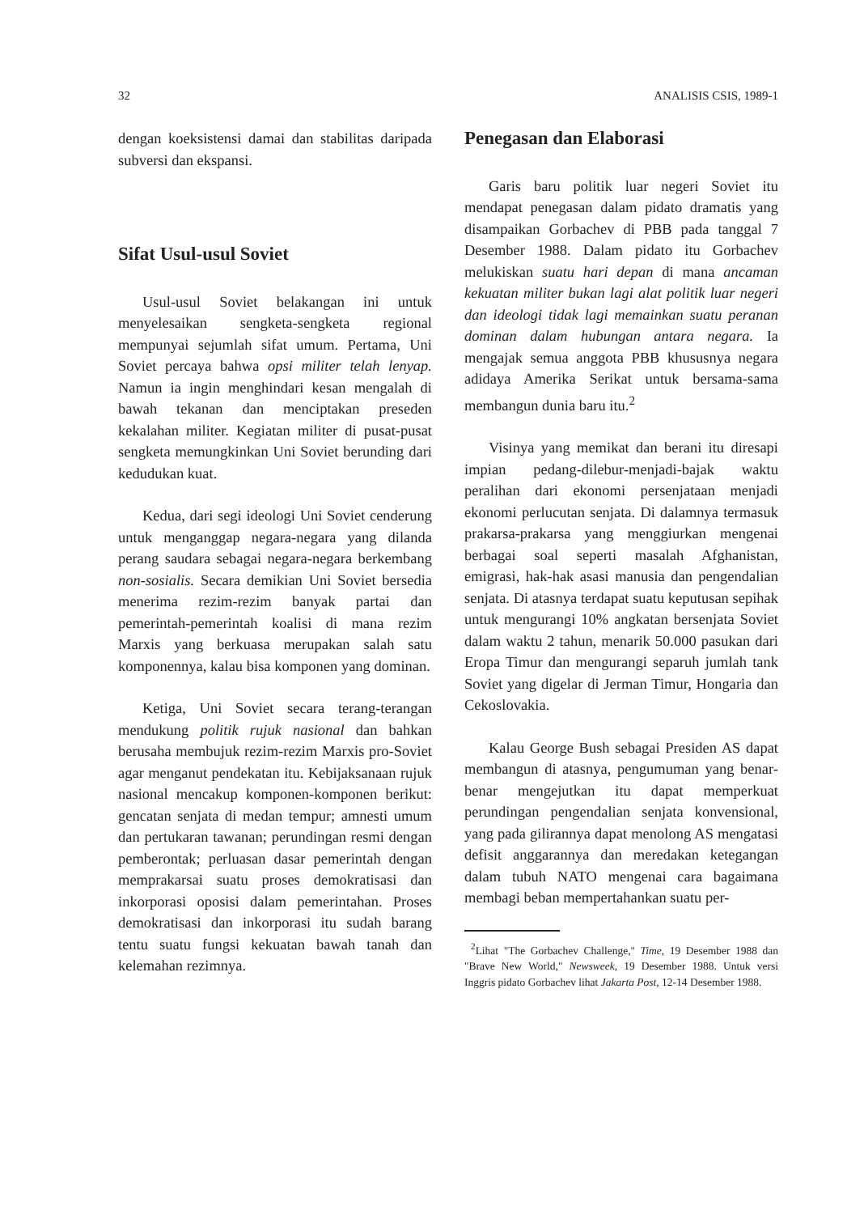32 ANALISIS CSIS, 1989-1
dengan koeksistensi damai dan stabilitas daripada subversi dan ekspansi.
Sifat Usul-usul Soviet
Usul-usul Soviet belakangan ini untuk menyelesaikan sengketa-sengketa regional mempunyai sejumlah sifat umum. Pertama, Uni Soviet percaya bahwa opsi militer telah lenyap. Namun ia ingin menghindari kesan mengalah di bawah tekanan dan menciptakan preseden kekalahan militer. Kegiatan militer di pusat-pusat sengketa memungkinkan Uni Soviet berunding dari kedudukan kuat.
Kedua, dari segi ideologi Uni Soviet cenderung untuk menganggap negara-negara yang dilanda perang saudara sebagai negara-negara berkembang non-sosialis. Secara demikian Uni Soviet bersedia menerima rezim-rezim banyak partai dan pemerintah-pemerintah koalisi di mana rezim Marxis yang berkuasa merupakan salah satu komponennya, kalau bisa komponen yang dominan.
Ketiga, Uni Soviet secara terang-terangan mendukung politik rujuk nasional dan bahkan berusaha membujuk rezim-rezim Marxis pro-Soviet agar menganut pendekatan itu. Kebijaksanaan rujuk nasional mencakup komponen-komponen berikut: gencatan senjata di medan tempur; amnesti umum dan pertukaran tawanan; perundingan resmi dengan pemberontak; perluasan dasar pemerintah dengan memprakarsai suatu proses demokratisasi dan inkorporasi oposisi dalam pemerintahan. Proses demokratisasi dan inkorporasi itu sudah barang tentu suatu fungsi kekuatan bawah tanah dan kelemahan rezimnya.
Penegasan dan Elaborasi
Garis baru politik luar negeri Soviet itu mendapat penegasan dalam pidato dramatis yang disampaikan Gorbachev di PBB pada tanggal 7 Desember 1988. Dalam pidato itu Gorbachev melukiskan suatu hari depan di mana ancaman kekuatan militer bukan lagi alat politik luar negeri dan ideologi tidak lagi memainkan suatu peranan dominan dalam hubungan antara negara. Ia mengajak semua anggota PBB khususnya negara adidaya Amerika Serikat untuk bersama-sama membangun dunia baru itu.<sup>2</sup>
Visinya yang memikat dan berani itu diresapi impian pedang-dilebur-menjadi-bajak waktu peralihan dari ekonomi persenjataan menjadi ekonomi perlucutan senjata. Di dalamnya termasuk prakarsa-prakarsa yang menggiurkan mengenai berbagai soal seperti masalah Afghanistan, emigrasi, hak-hak asasi manusia dan pengendalian senjata. Di atasnya terdapat suatu keputusan sepihak untuk mengurangi 10% angkatan bersenjata Soviet dalam waktu 2 tahun, menarik 50.000 pasukan dari Eropa Timur dan mengurangi separuh jumlah tank Soviet yang digelar di Jerman Timur, Hongaria dan Cekoslovakia.
Kalau George Bush sebagai Presiden AS dapat membangun di atasnya, pengumuman yang benar-benar mengejutkan itu dapat memperkuat perundingan pengendalian senjata konvensional, yang pada gilirannya dapat menolong AS mengatasi defisit anggarannya dan meredakan ketegangan dalam tubuh NATO mengenai cara bagaimana membagi beban mempertahankan suatu per-
<sup>2</sup> Lihat "The Gorbachev Challenge," Time, 19 Desember 1988 dan "Brave New World," Newsweek, 19 Desember 1988. Untuk versi Inggris pidato Gorbachev lihat Jakarta Post, 12-14 Desember 1988.